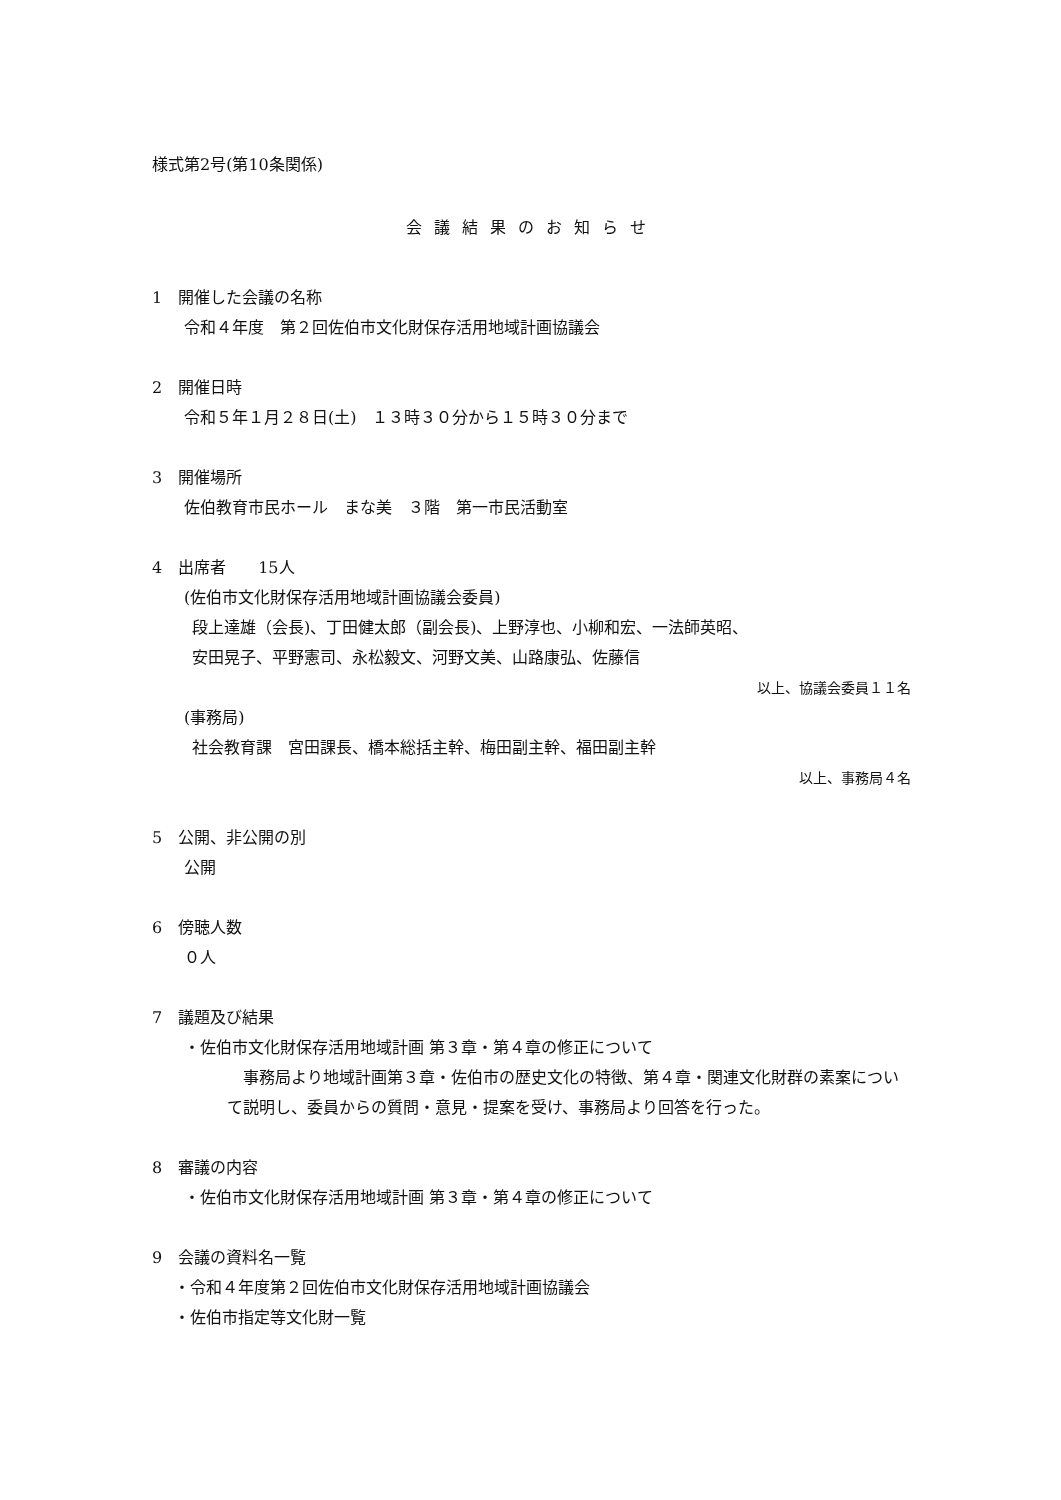様式第2号(第10条関係)
会議結果のお知らせ
1　開催した会議の名称
令和４年度　第２回佐伯市文化財保存活用地域計画協議会
2　開催日時
令和５年１月２８日(土)　１３時３０分から１５時３０分まで
3　開催場所
佐伯教育市民ホール　まな美　３階　第一市民活動室
4　出席者　　15人
(佐伯市文化財保存活用地域計画協議会委員)
段上達雄（会長)、丁田健太郎（副会長)、上野淳也、小柳和宏、一法師英昭、
安田晃子、平野憲司、永松毅文、河野文美、山路康弘、佐藤信
以上、協議会委員１１名
(事務局)
社会教育課　宮田課長、橋本総括主幹、梅田副主幹、福田副主幹
以上、事務局４名
5　公開、非公開の別
公開
6　傍聴人数
０人
7　議題及び結果
・佐伯市文化財保存活用地域計画 第３章・第４章の修正について
　事務局より地域計画第３章・佐伯市の歴史文化の特徴、第４章・関連文化財群の素案について説明し、委員からの質問・意見・提案を受け、事務局より回答を行った。
8　審議の内容
・佐伯市文化財保存活用地域計画 第３章・第４章の修正について
9　会議の資料名一覧
・令和４年度第２回佐伯市文化財保存活用地域計画協議会
・佐伯市指定等文化財一覧